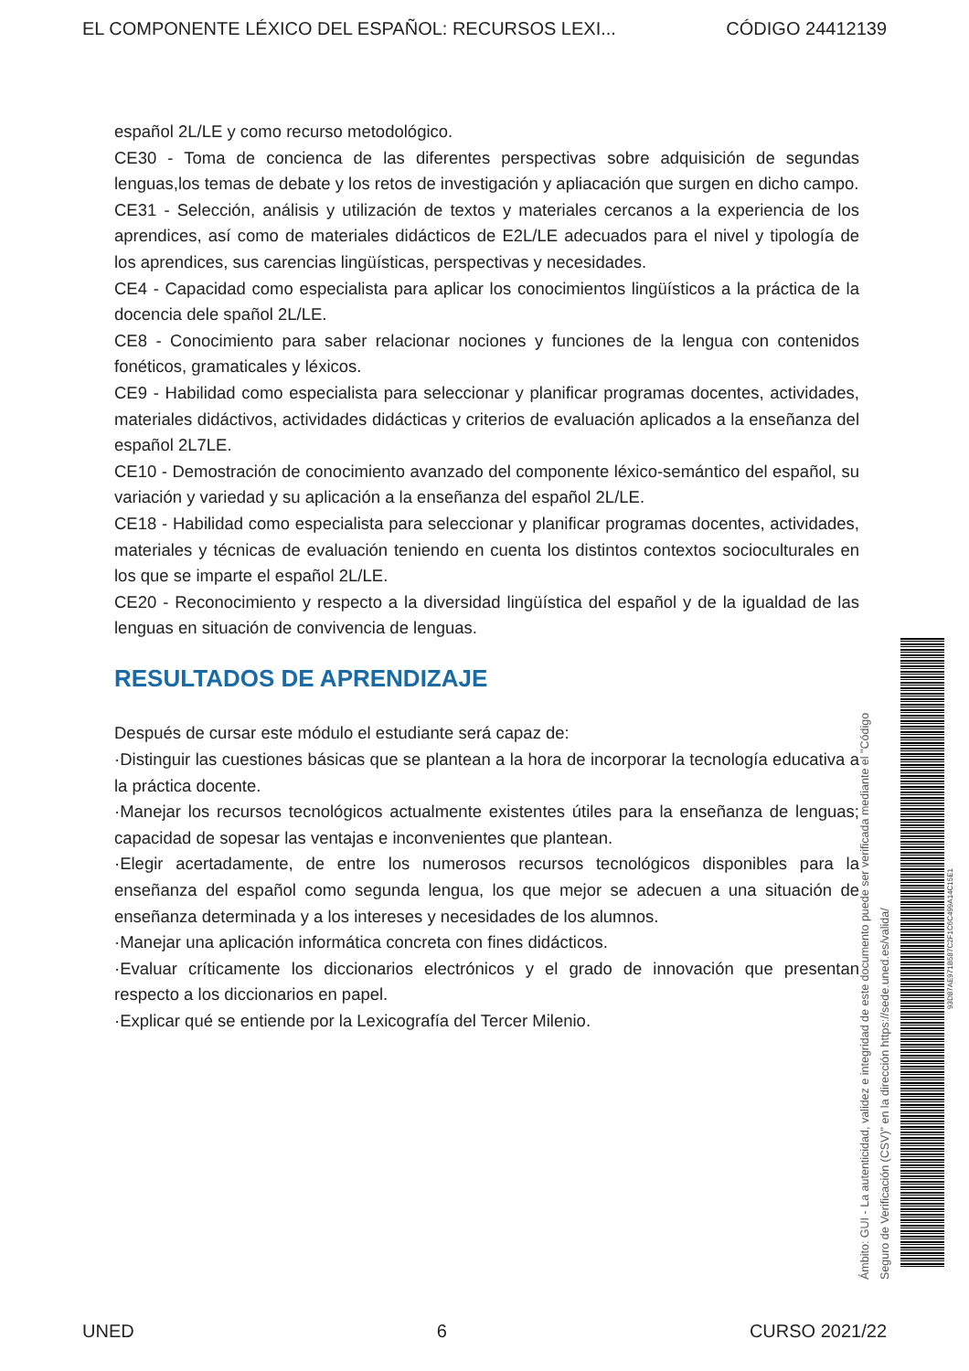EL COMPONENTE LÉXICO DEL ESPAÑOL: RECURSOS LEXI... CÓDIGO 24412139
español 2L/LE y como recurso metodológico.
CE30 - Toma de concienca de las diferentes perspectivas sobre adquisición de segundas lenguas,los temas de debate y los retos de investigación y apliacación que surgen en dicho campo.
CE31 - Selección, análisis y utilización de textos y materiales cercanos a la experiencia de los aprendices, así como de materiales didácticos de E2L/LE adecuados para el nivel y tipología de los aprendices, sus carencias lingüísticas, perspectivas y necesidades.
CE4 - Capacidad como especialista para aplicar los conocimientos lingüísticos a la práctica de la docencia dele spañol 2L/LE.
CE8 - Conocimiento para saber relacionar nociones y funciones de la lengua con contenidos fonéticos, gramaticales y léxicos.
CE9 - Habilidad como especialista para seleccionar y planificar programas docentes, actividades, materiales didáctivos, actividades didácticas y criterios de evaluación aplicados a la enseñanza del español 2L7LE.
CE10 - Demostración de conocimiento avanzado del componente léxico-semántico del español, su variación y variedad y su aplicación a la enseñanza del español 2L/LE.
CE18 - Habilidad como especialista para seleccionar y planificar programas docentes, actividades, materiales y técnicas de evaluación teniendo en cuenta los distintos contextos socioculturales en los que se imparte el español 2L/LE.
CE20 - Reconocimiento y respecto a la diversidad lingüística del español y de la igualdad de las lenguas en situación de convivencia de lenguas.
RESULTADOS DE APRENDIZAJE
Después de cursar este módulo el estudiante será capaz de:
·Distinguir las cuestiones básicas que se plantean a la hora de incorporar la tecnología educativa a la práctica docente.
·Manejar los recursos tecnológicos actualmente existentes útiles para la enseñanza de lenguas; capacidad de sopesar las ventajas e inconvenientes que plantean.
·Elegir acertadamente, de entre los numerosos recursos tecnológicos disponibles para la enseñanza del español como segunda lengua, los que mejor se adecuen a una situación de enseñanza determinada y a los intereses y necesidades de los alumnos.
·Manejar una aplicación informática concreta con fines didácticos.
·Evaluar críticamente los diccionarios electrónicos y el grado de innovación que presentan respecto a los diccionarios en papel.
·Explicar qué se entiende por la Lexicografía del Tercer Milenio.
Ámbito: GUI - La autenticidad, validez e integridad de este documento puede ser verificada mediante el "Código Seguro de Verificación (CSV)" en la dirección https://sede.uned.es/valida/
93D87AE971B587C2F1C6C499A14C15E1
UNED 6 CURSO 2021/22